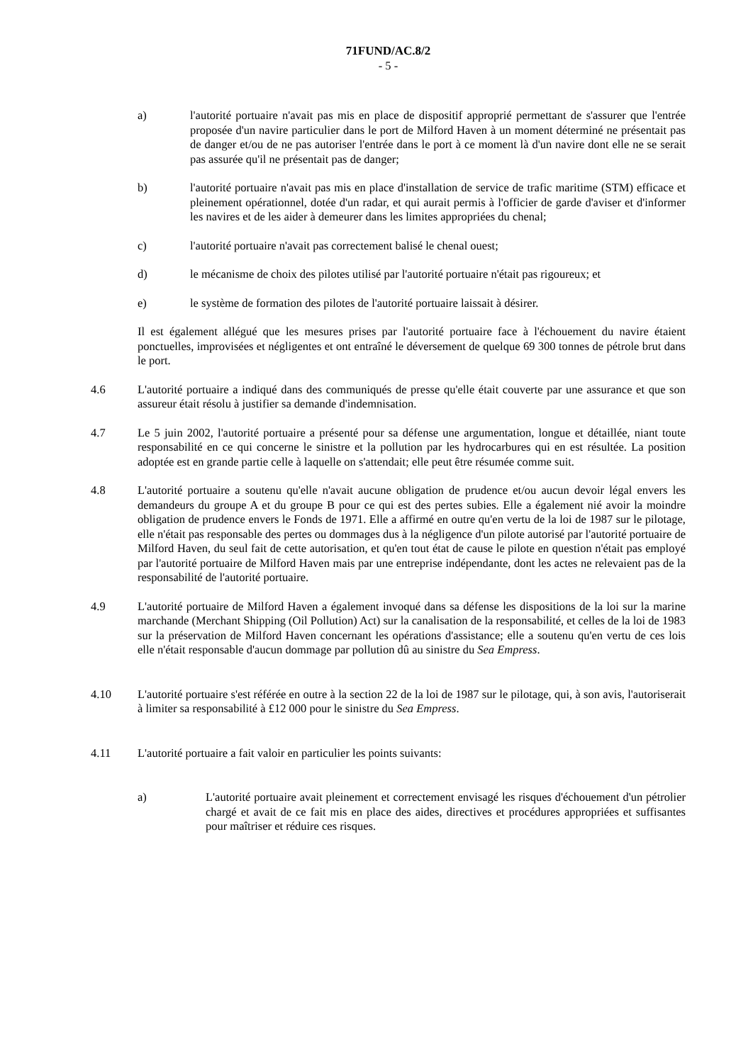71FUND/AC.8/2
- 5 -
a) l'autorité portuaire n'avait pas mis en place de dispositif approprié permettant de s'assurer que l'entrée proposée d'un navire particulier dans le port de Milford Haven à un moment déterminé ne présentait pas de danger et/ou de ne pas autoriser l'entrée dans le port à ce moment là d'un navire dont elle ne se serait pas assurée qu'il ne présentait pas de danger;
b) l'autorité portuaire n'avait pas mis en place d'installation de service de trafic maritime (STM) efficace et pleinement opérationnel, dotée d'un radar, et qui aurait permis à l'officier de garde d'aviser et d'informer les navires et de les aider à demeurer dans les limites appropriées du chenal;
c) l'autorité portuaire n'avait pas correctement balisé le chenal ouest;
d) le mécanisme de choix des pilotes utilisé par l'autorité portuaire n'était pas rigoureux; et
e) le système de formation des pilotes de l'autorité portuaire laissait à désirer.
Il est également allégué que les mesures prises par l'autorité portuaire face à l'échouement du navire étaient ponctuelles, improvisées et négligentes et ont entraîné le déversement de quelque 69 300 tonnes de pétrole brut dans le port.
4.6 L'autorité portuaire a indiqué dans des communiqués de presse qu'elle était couverte par une assurance et que son assureur était résolu à justifier sa demande d'indemnisation.
4.7 Le 5 juin 2002, l'autorité portuaire a présenté pour sa défense une argumentation, longue et détaillée, niant toute responsabilité en ce qui concerne le sinistre et la pollution par les hydrocarbures qui en est résultée. La position adoptée est en grande partie celle à laquelle on s'attendait; elle peut être résumée comme suit.
4.8 L'autorité portuaire a soutenu qu'elle n'avait aucune obligation de prudence et/ou aucun devoir légal envers les demandeurs du groupe A et du groupe B pour ce qui est des pertes subies. Elle a également nié avoir la moindre obligation de prudence envers le Fonds de 1971. Elle a affirmé en outre qu'en vertu de la loi de 1987 sur le pilotage, elle n'était pas responsable des pertes ou dommages dus à la négligence d'un pilote autorisé par l'autorité portuaire de Milford Haven, du seul fait de cette autorisation, et qu'en tout état de cause le pilote en question n'était pas employé par l'autorité portuaire de Milford Haven mais par une entreprise indépendante, dont les actes ne relevaient pas de la responsabilité de l'autorité portuaire.
4.9 L'autorité portuaire de Milford Haven a également invoqué dans sa défense les dispositions de la loi sur la marine marchande (Merchant Shipping (Oil Pollution) Act) sur la canalisation de la responsabilité, et celles de la loi de 1983 sur la préservation de Milford Haven concernant les opérations d'assistance; elle a soutenu qu'en vertu de ces lois elle n'était responsable d'aucun dommage par pollution dû au sinistre du Sea Empress.
4.10 L'autorité portuaire s'est référée en outre à la section 22 de la loi de 1987 sur le pilotage, qui, à son avis, l'autoriserait à limiter sa responsabilité à £12 000 pour le sinistre du Sea Empress.
4.11 L'autorité portuaire a fait valoir en particulier les points suivants:
a) L'autorité portuaire avait pleinement et correctement envisagé les risques d'échouement d'un pétrolier chargé et avait de ce fait mis en place des aides, directives et procédures appropriées et suffisantes pour maîtriser et réduire ces risques.